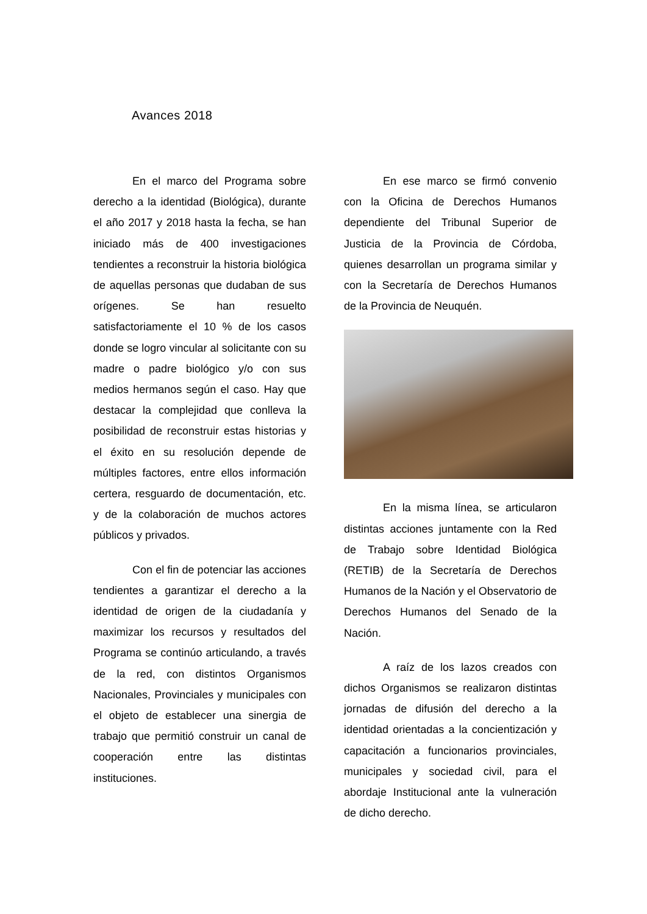Avances 2018
En el marco del Programa sobre derecho a la identidad (Biológica), durante el año 2017 y 2018 hasta la fecha, se han iniciado más de 400 investigaciones tendientes a reconstruir la historia biológica de aquellas personas que dudaban de sus orígenes. Se han resuelto satisfactoriamente el 10 % de los casos donde se logro vincular al solicitante con su madre o padre biológico y/o con sus medios hermanos según el caso. Hay que destacar la complejidad que conlleva la posibilidad de reconstruir estas historias y el éxito en su resolución depende de múltiples factores, entre ellos información certera, resguardo de documentación, etc. y de la colaboración de muchos actores públicos y privados.
Con el fin de potenciar las acciones tendientes a garantizar el derecho a la identidad de origen de la ciudadanía y maximizar los recursos y resultados del Programa se continúo articulando, a través de la red, con distintos Organismos Nacionales, Provinciales y municipales con el objeto de establecer una sinergia de trabajo que permitió construir un canal de cooperación entre las distintas instituciones.
En ese marco se firmó convenio con la Oficina de Derechos Humanos dependiente del Tribunal Superior de Justicia de la Provincia de Córdoba, quienes desarrollan un programa similar y con la Secretaría de Derechos Humanos de la Provincia de Neuquén.
En la misma línea, se articularon distintas acciones juntamente con la Red de Trabajo sobre Identidad Biológica (RETIB) de la Secretaría de Derechos Humanos de la Nación y el Observatorio de Derechos Humanos del Senado de la Nación.
A raíz de los lazos creados con dichos Organismos se realizaron distintas jornadas de difusión del derecho a la identidad orientadas a la concientización y capacitación a funcionarios provinciales, municipales y sociedad civil, para el abordaje Institucional ante la vulneración de dicho derecho.